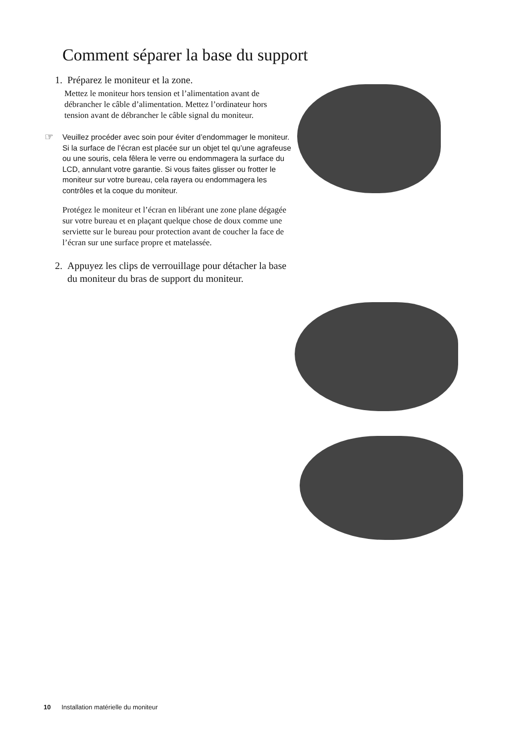Comment séparer la base du support
1. Préparez le moniteur et la zone.
Mettez le moniteur hors tension et l’alimentation avant de débrancher le câble d’alimentation. Mettez l’ordinateur hors tension avant de débrancher le câble signal du moniteur.
☞ Veuillez procéder avec soin pour éviter d’endommager le moniteur. Si la surface de l’écran est placée sur un objet tel qu’une agrafeuse ou une souris, cela fêlera le verre ou endommagera la surface du LCD, annulant votre garantie. Si vous faites glisser ou frotter le moniteur sur votre bureau, cela rayera ou endommagera les contrôles et la coque du moniteur.
Protégez le moniteur et l’écran en libérant une zone plane dégagée sur votre bureau et en plaçant quelque chose de doux comme une serviette sur le bureau pour protection avant de coucher la face de l’écran sur une surface propre et matelassée.
2. Appuyez les clips de verrouillage pour détacher la base du moniteur du bras de support du moniteur.
10 Installation matérielle du moniteur